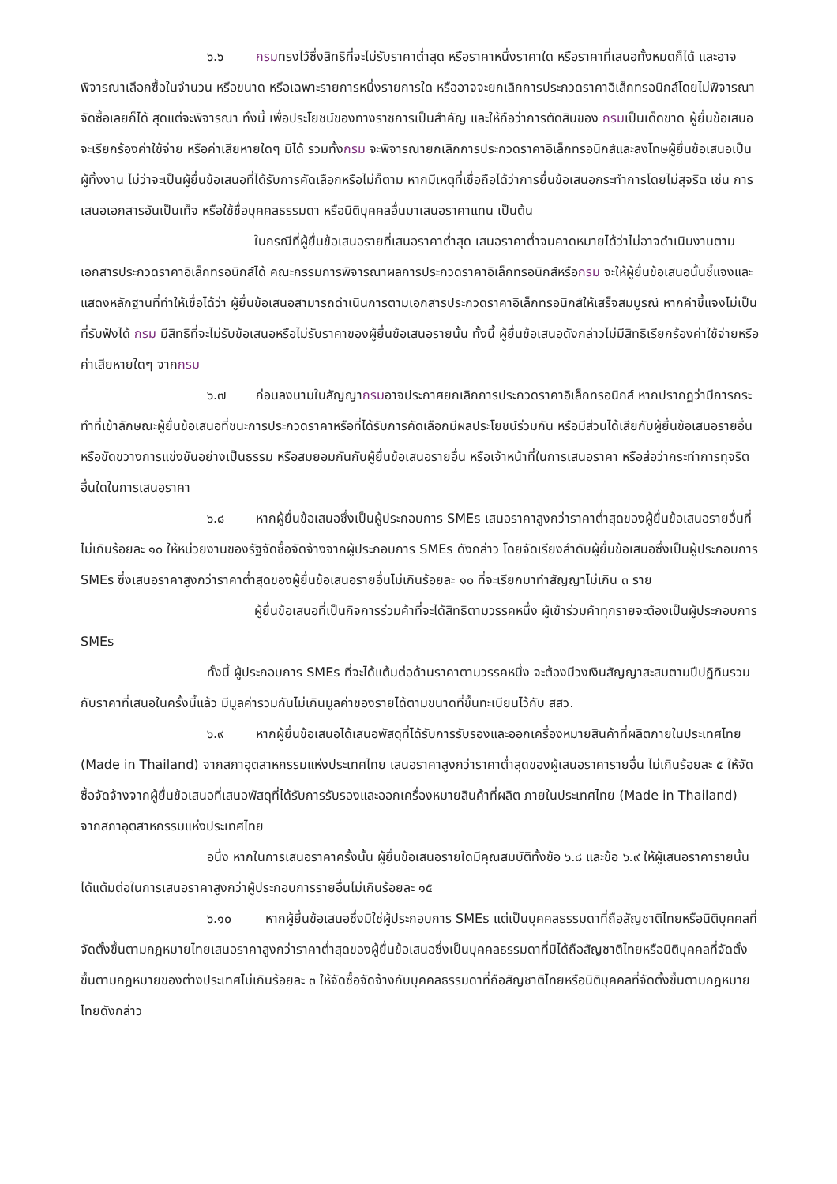๖.๖ กรมทรงไว้ซึ่งสิทธิที่จะไม่รับราคาต่ำสุด หรือราคาหนึ่งราคาใด หรือราคาที่เสนอทั้งหมดก็ได้ และอาจพิจารณาเลือกซื้อในจำนวน หรือขนาด หรือเฉพาะรายการหนึ่งรายการใด หรืออาจจะยกเลิกการประกวดราคาอิเล็กทรอนิกส์โดยไม่พิจารณาจัดซื้อเลยก็ได้ สุดแต่จะพิจารณา ทั้งนี้ เพื่อประโยชน์ของทางราชการเป็นสำคัญ และให้ถือว่าการตัดสินของ กรมเป็นเด็ดขาด ผู้ยื่นข้อเสนอจะเรียกร้องค่าใช้จ่าย หรือค่าเสียหายใดๆ มิได้ รวมทั้งกรม จะพิจารณายกเลิกการประกวดราคาอิเล็กทรอนิกส์และลงโทษผู้ยื่นข้อเสนอเป็นผู้ทิ้งงาน ไม่ว่าจะเป็นผู้ยื่นข้อเสนอที่ได้รับการคัดเลือกหรือไม่ก็ตาม หากมีเหตุที่เชื่อถือได้ว่าการยื่นข้อเสนอกระทำการโดยไม่สุจริต เช่น การเสนอเอกสารอันเป็นเท็จ หรือใช้ชื่อบุคคลธรรมดา หรือนิติบุคคลอื่นมาเสนอราคาแทน เป็นต้น
ในกรณีที่ผู้ยื่นข้อเสนอรายที่เสนอราคาต่ำสุด เสนอราคาต่ำจนคาดหมายได้ว่าไม่อาจดำเนินงานตามเอกสารประกวดราคาอิเล็กทรอนิกส์ได้ คณะกรรมการพิจารณาผลการประกวดราคาอิเล็กทรอนิกส์หรือกรม จะให้ผู้ยื่นข้อเสนอนั้นชี้แจงและแสดงหลักฐานที่ทำให้เชื่อได้ว่า ผู้ยื่นข้อเสนอสามารถดำเนินการตามเอกสารประกวดราคาอิเล็กทรอนิกส์ให้เสร็จสมบูรณ์ หากคำชี้แจงไม่เป็นที่รับฟังได้ กรม มีสิทธิที่จะไม่รับข้อเสนอหรือไม่รับราคาของผู้ยื่นข้อเสนอรายนั้น ทั้งนี้ ผู้ยื่นข้อเสนอดังกล่าวไม่มีสิทธิเรียกร้องค่าใช้จ่ายหรือค่าเสียหายใดๆ จากกรม
๖.๗ ก่อนลงนามในสัญญากรมอาจประกาศยกเลิกการประกวดราคาอิเล็กทรอนิกส์ หากปรากฏว่ามีการกระทำที่เข้าลักษณะผู้ยื่นข้อเสนอที่ชนะการประกวดราคาหรือที่ได้รับการคัดเลือกมีผลประโยชน์ร่วมกัน หรือมีส่วนได้เสียกับผู้ยื่นข้อเสนอรายอื่น หรือขัดขวางการแข่งขันอย่างเป็นธรรม หรือสมยอมกันกับผู้ยื่นข้อเสนอรายอื่น หรือเจ้าหน้าที่ในการเสนอราคา หรือส่อว่ากระทำการทุจริตอื่นใดในการเสนอราคา
๖.๘ หากผู้ยื่นข้อเสนอซึ่งเป็นผู้ประกอบการ SMEs เสนอราคาสูงกว่าราคาต่ำสุดของผู้ยื่นข้อเสนอรายอื่นที่ไม่เกินร้อยละ ๑๐ ให้หน่วยงานของรัฐจัดซื้อจัดจ้างจากผู้ประกอบการ SMEs ดังกล่าว โดยจัดเรียงลำดับผู้ยื่นข้อเสนอซึ่งเป็นผู้ประกอบการ SMEs ซึ่งเสนอราคาสูงกว่าราคาต่ำสุดของผู้ยื่นข้อเสนอรายอื่นไม่เกินร้อยละ ๑๐ ที่จะเรียกมาทำสัญญาไม่เกิน ๓ ราย
ผู้ยื่นข้อเสนอที่เป็นกิจการร่วมค้าที่จะได้สิทธิตามวรรคหนึ่ง ผู้เข้าร่วมค้าทุกรายจะต้องเป็นผู้ประกอบการ SMEs
ทั้งนี้ ผู้ประกอบการ SMEs ที่จะได้แต้มต่อด้านราคาตามวรรคหนึ่ง จะต้องมีวงเงินสัญญาสะสมตามปีปฏิทินรวมกับราคาที่เสนอในครั้งนี้แล้ว มีมูลค่ารวมกันไม่เกินมูลค่าของรายได้ตามขนาดที่ขึ้นทะเบียนไว้กับ สสว.
๖.๙ หากผู้ยื่นข้อเสนอได้เสนอพัสดุที่ได้รับการรับรองและออกเครื่องหมายสินค้าที่ผลิตภายในประเทศไทย (Made in Thailand) จากสภาอุตสาหกรรมแห่งประเทศไทย เสนอราคาสูงกว่าราคาต่ำสุดของผู้เสนอราคารายอื่น ไม่เกินร้อยละ ๕ ให้จัดซื้อจัดจ้างจากผู้ยื่นข้อเสนอที่เสนอพัสดุที่ได้รับการรับรองและออกเครื่องหมายสินค้าที่ผลิต ภายในประเทศไทย (Made in Thailand) จากสภาอุตสาหกรรมแห่งประเทศไทย
อนึ่ง หากในการเสนอราคาครั้งนั้น ผู้ยื่นข้อเสนอรายใดมีคุณสมบัติทั้งข้อ ๖.๘ และข้อ ๖.๙ ให้ผู้เสนอราคารายนั้นได้แต้มต่อในการเสนอราคาสูงกว่าผู้ประกอบการรายอื่นไม่เกินร้อยละ ๑๕
๖.๑๐ หากผู้ยื่นข้อเสนอซึ่งมิใช่ผู้ประกอบการ SMEs แต่เป็นบุคคลธรรมดาที่ถือสัญชาติไทยหรือนิติบุคคลที่จัดตั้งขึ้นตามกฎหมายไทยเสนอราคาสูงกว่าราคาต่ำสุดของผู้ยื่นข้อเสนอซึ่งเป็นบุคคลธรรมดาที่มิได้ถือสัญชาติไทยหรือนิติบุคคลที่จัดตั้งขึ้นตามกฎหมายของต่างประเทศไม่เกินร้อยละ ๓ ให้จัดซื้อจัดจ้างกับบุคคลธรรมดาที่ถือสัญชาติไทยหรือนิติบุคคลที่จัดตั้งขึ้นตามกฎหมายไทยดังกล่าว